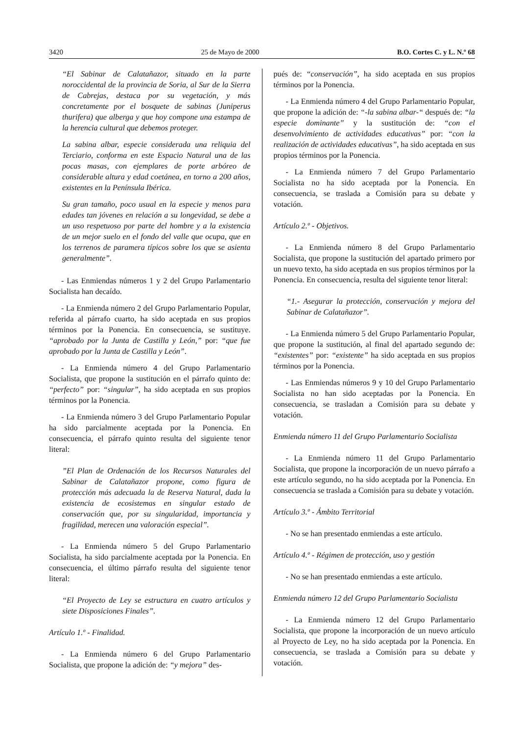3420 25 de Mayo de 2000 B.O. Cortes C. y L. N.º 68
“El Sabinar de Calatañazor, situado en la parte noroccidental de la provincia de Soria, al Sur de la Sierra de Cabrejas, destaca por su vegetación, y más concretamente por el bosquete de sabinas (Juniperus thurifera) que alberga y que hoy compone una estampa de la herencia cultural que debemos proteger.
La sabina albar, especie considerada una reliquia del Terciario, conforma en este Espacio Natural una de las pocas masas, con ejemplares de porte arbóreo de considerable altura y edad coetánea, en torno a 200 años, existentes en la Península Ibérica.
Su gran tamaño, poco usual en la especie y menos para edades tan jóvenes en relación a su longevidad, se debe a un uso respetuoso por parte del hombre y a la existencia de un mejor suelo en el fondo del valle que ocupa, que en los terrenos de paramera típicos sobre los que se asienta generalmente”.
- Las Enmiendas números 1 y 2 del Grupo Parlamentario Socialista han decaído.
- La Enmienda número 2 del Grupo Parlamentario Popular, referida al párrafo cuarto, ha sido aceptada en sus propios términos por la Ponencia. En consecuencia, se sustituye. “aprobado por la Junta de Castilla y León,” por: “que fue aprobado por la Junta de Castilla y León”.
- La Enmienda número 4 del Grupo Parlamentario Socialista, que propone la sustitución en el párrafo quinto de: “perfecto” por: “singular”, ha sido aceptada en sus propios términos por la Ponencia.
- La Enmienda número 3 del Grupo Parlamentario Popular ha sido parcialmente aceptada por la Ponencia. En consecuencia, el párrafo quinto resulta del siguiente tenor literal:
”El Plan de Ordenación de los Recursos Naturales del Sabinar de Calatañazor propone, como figura de protección más adecuada la de Reserva Natural, dada la existencia de ecosistemas en singular estado de conservación que, por su singularidad, importancia y fragilidad, merecen una valoración especial”.
- La Enmienda número 5 del Grupo Parlamentario Socialista, ha sido parcialmente aceptada por la Ponencia. En consecuencia, el último párrafo resulta del siguiente tenor literal:
“El Proyecto de Ley se estructura en cuatro artículos y siete Disposiciones Finales”.
Artículo 1.º - Finalidad.
- La Enmienda número 6 del Grupo Parlamentario Socialista, que propone la adición de: “y mejora” des-
pués de: “conservación”, ha sido aceptada en sus propios términos por la Ponencia.
- La Enmienda número 4 del Grupo Parlamentario Popular, que propone la adición de: “-la sabina albar-“ después de: “la especie dominante” y la sustitución de: “con el desenvolvimiento de actividades educativas” por: “con la realización de actividades educativas”, ha sido aceptada en sus propios términos por la Ponencia.
- La Enmienda número 7 del Grupo Parlamentario Socialista no ha sido aceptada por la Ponencia. En consecuencia, se traslada a Comisión para su debate y votación.
Artículo 2.º - Objetivos.
- La Enmienda número 8 del Grupo Parlamentario Socialista, que propone la sustitución del apartado primero por un nuevo texto, ha sido aceptada en sus propios términos por la Ponencia. En consecuencia, resulta del siguiente tenor literal:
“1.- Asegurar la protección, conservación y mejora del Sabinar de Calatañazor”.
- La Enmienda número 5 del Grupo Parlamentario Popular, que propone la sustitución, al final del apartado segundo de: “existentes” por: “existente” ha sido aceptada en sus propios términos por la Ponencia.
- Las Enmiendas números 9 y 10 del Grupo Parlamentario Socialista no han sido aceptadas por la Ponencia. En consecuencia, se trasladan a Comisión para su debate y votación.
Enmienda número 11 del Grupo Parlamentario Socialista
- La Enmienda número 11 del Grupo Parlamentario Socialista, que propone la incorporación de un nuevo párrafo a este artículo segundo, no ha sido aceptada por la Ponencia. En consecuencia se traslada a Comisión para su debate y votación.
Artículo 3.º - Ámbito Territorial
- No se han presentado enmiendas a este artículo.
Artículo 4.º - Régimen de protección, uso y gestión
- No se han presentado enmiendas a este artículo.
Enmienda número 12 del Grupo Parlamentario Socialista
- La Enmienda número 12 del Grupo Parlamentario Socialista, que propone la incorporación de un nuevo artículo al Proyecto de Ley, no ha sido aceptada por la Ponencia. En consecuencia, se traslada a Comisión para su debate y votación.